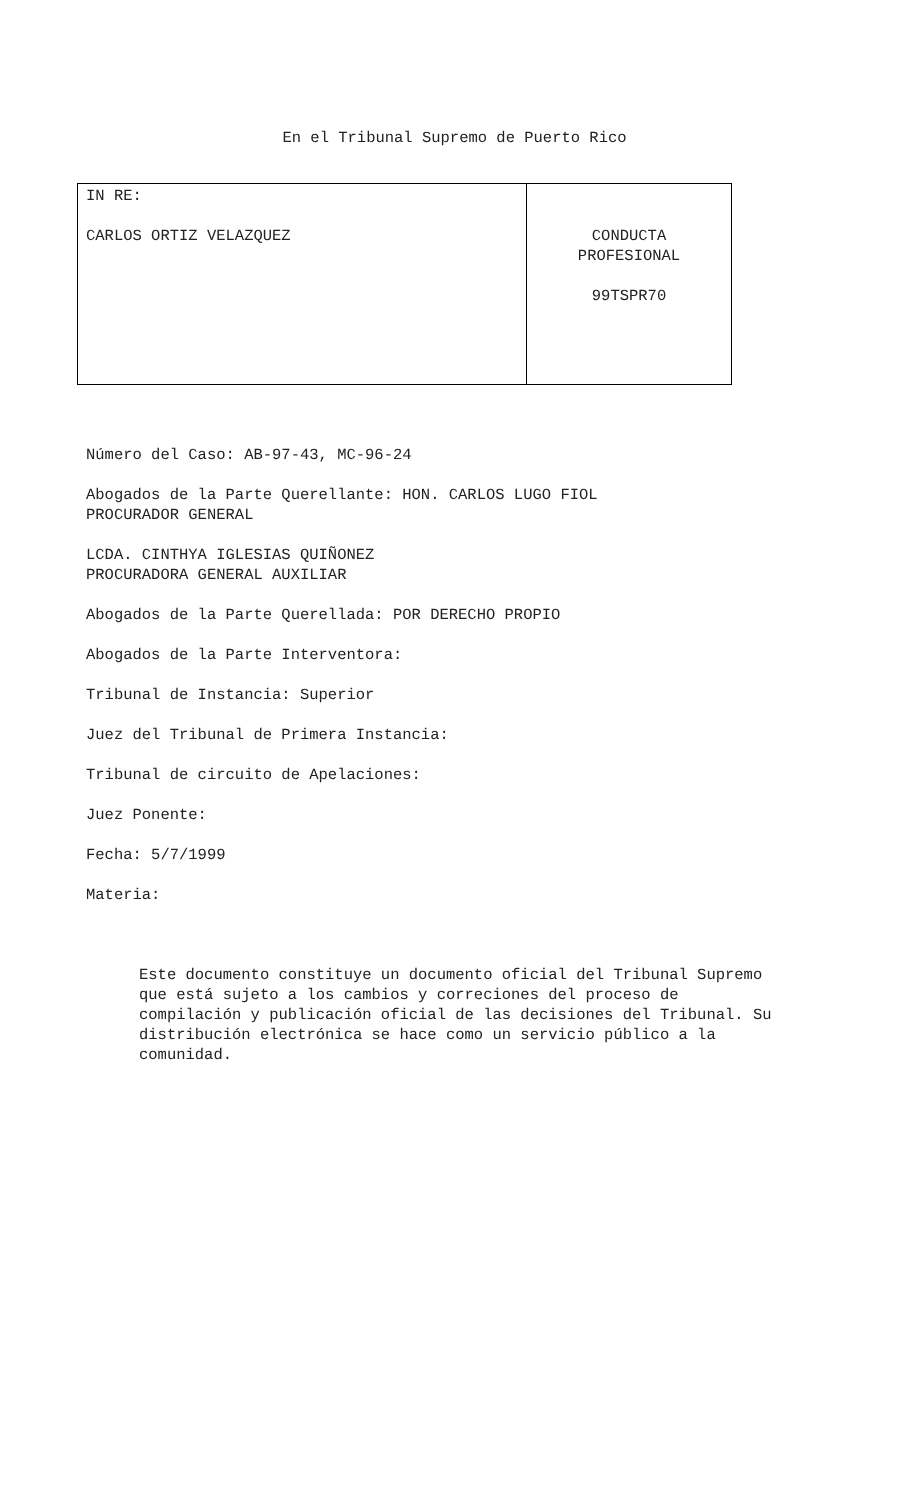En el Tribunal Supremo de Puerto Rico
| IN RE: CARLOS ORTIZ VELAZQUEZ | CONDUCTA PROFESIONAL 99TSPR70 |
Número del Caso: AB-97-43, MC-96-24
Abogados de la Parte Querellante: HON. CARLOS LUGO FIOL
PROCURADOR GENERAL
LCDA. CINTHYA IGLESIAS QUIÑONEZ
PROCURADORA GENERAL AUXILIAR
Abogados de la Parte Querellada: POR DERECHO PROPIO
Abogados de la Parte Interventora:
Tribunal de Instancia: Superior
Juez del Tribunal de Primera Instancia:
Tribunal de circuito de Apelaciones:
Juez Ponente:
Fecha: 5/7/1999
Materia:
Este documento constituye un documento oficial del Tribunal Supremo que está sujeto a los cambios y correciones del proceso de compilación y publicación oficial de las decisiones del Tribunal. Su distribución electrónica se hace como un servicio público a la comunidad.